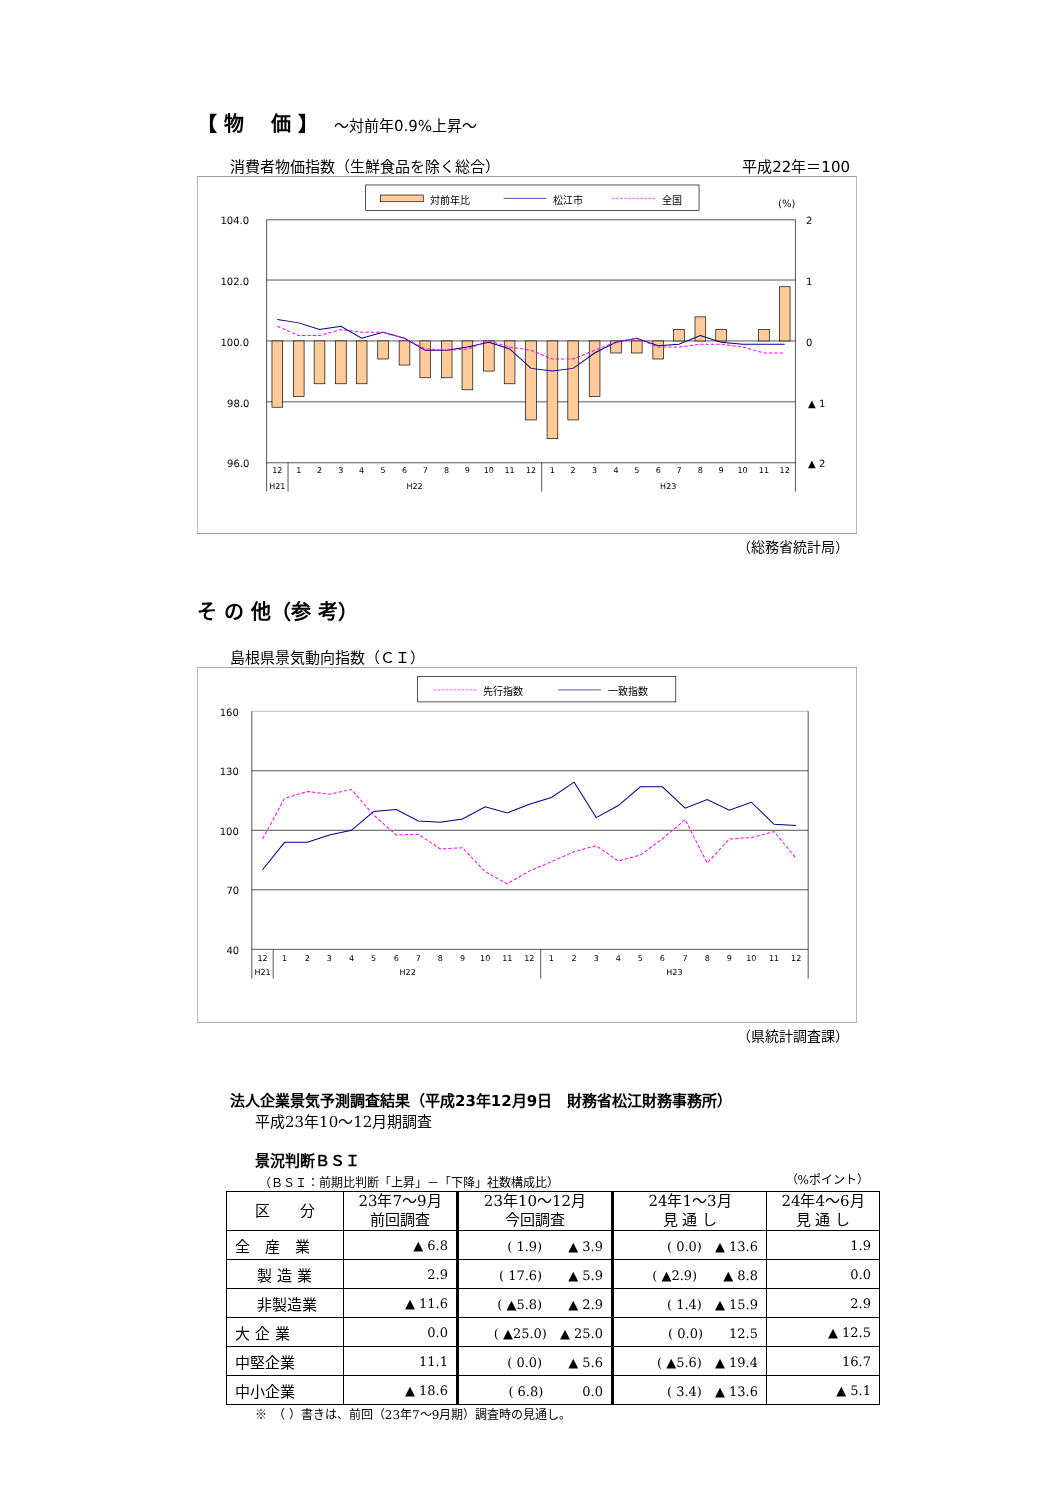【 物　 価 】 ～対前年0.9%上昇～
消費者物価指数（生鮮食品を除く総合） 平成22年＝100
対前年比
松江市
全国
(%)
104.0
102.0
100.0
98.0
96.0
2
1
0
▲ 1
▲ 2
12
1
2
3
4
5
6
7
8
9
10
11
12
1
2
3
4
5
6
7
8
9
10
11
12
H21
H22
H23
（総務省統計局）
そ の 他（参 考）
島根県景気動向指数（ＣＩ）
先行指数
一致指数
160
130
100
70
40
12
1
2
3
4
5
6
7
8
9
10
11
12
1
2
3
4
5
6
7
8
9
10
11
12
H21
H22
H23
（県統計調査課）
法人企業景気予測調査結果（平成23年12月9日　財務省松江財務事務所）
平成23年10～12月期調査
景況判断ＢＳＩ
（ＢＳＩ：前期比判断「上昇」－「下降」社数構成比） （%ポイント）
| 区 分 | 23年7～9月 前回調査 | 23年10～12月 今回調査 | 24年1～3月 見 通 し | 24年4～6月 見 通 し |
| --- | --- | --- | --- | --- |
| 全 産 業 | ▲ 6.8 | ( 1.9) ▲ 3.9 | ( 0.0) ▲ 13.6 | 1.9 |
| 製 造 業 | 2.9 | ( 17.6) ▲ 5.9 | ( ▲2.9) ▲ 8.8 | 0.0 |
| 非製造業 | ▲ 11.6 | ( ▲5.8) ▲ 2.9 | ( 1.4) ▲ 15.9 | 2.9 |
| 大 企 業 | 0.0 | ( ▲25.0) ▲ 25.0 | ( 0.0) 12.5 | ▲ 12.5 |
| 中堅企業 | 11.1 | ( 0.0) ▲ 5.6 | ( ▲5.6) ▲ 19.4 | 16.7 |
| 中小企業 | ▲ 18.6 | ( 6.8) 0.0 | ( 3.4) ▲ 13.6 | ▲ 5.1 |
※　（ ）書きは、前回（23年7～9月期）調査時の見通し。